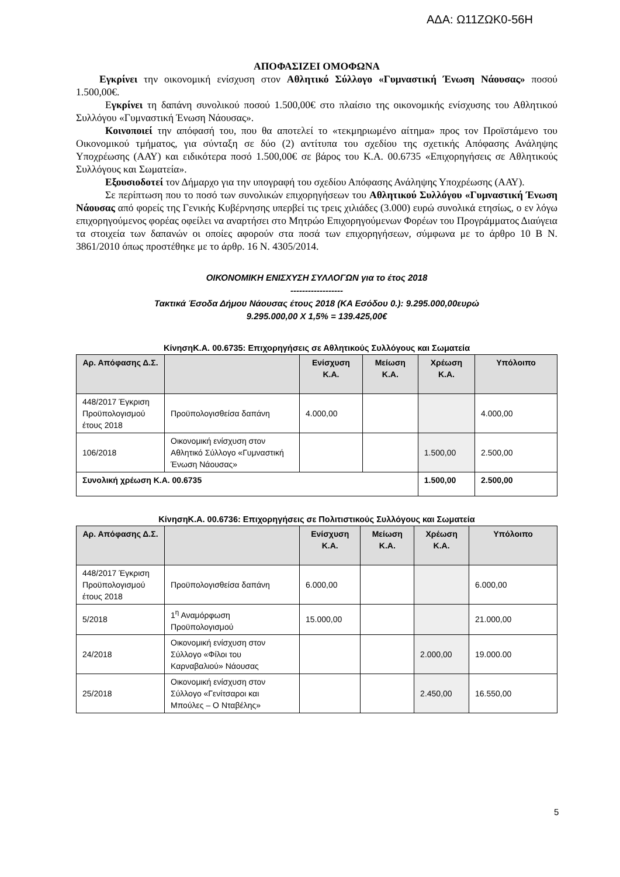ΑΔΑ: Ω11ΖΩΚ0-56Η
ΑΠΟΦΑΣΙΖΕΙ ΟΜΟΦΩΝΑ
Εγκρίνει την οικονομική ενίσχυση στον Αθλητικό Σύλλογο «Γυμναστική Ένωση Νάουσας» ποσού 1.500,00€.
Εγκρίνει τη δαπάνη συνολικού ποσού 1.500,00€ στο πλαίσιο της οικονομικής ενίσχυσης του Αθλητικού Συλλόγου «Γυμναστική Ένωση Νάουσας».
Κοινοποιεί την απόφασή του, που θα αποτελεί το «τεκμηριωμένο αίτημα» προς τον Προϊστάμενο του Οικονομικού τμήματος, για σύνταξη σε δύο (2) αντίτυπα του σχεδίου της σχετικής Απόφασης Ανάληψης Υποχρέωσης (ΑΑΥ) και ειδικότερα ποσό 1.500,00€ σε βάρος του Κ.Α. 00.6735 «Επιχορηγήσεις σε Αθλητικούς Συλλόγους και Σωματεία».
Εξουσιοδοτεί τον Δήμαρχο για την υπογραφή του σχεδίου Απόφασης Ανάληψης Υποχρέωσης (ΑΑΥ).
Σε περίπτωση που το ποσό των συνολικών επιχορηγήσεων του Αθλητικού Συλλόγου «Γυμναστική Ένωση Νάουσας από φορείς της Γενικής Κυβέρνησης υπερβεί τις τρεις χιλιάδες (3.000) ευρώ συνολικά ετησίως, ο εν λόγω επιχορηγούμενος φορέας οφείλει να αναρτήσει στο Μητρώο Επιχορηγούμενων Φορέων του Προγράμματος Διαύγεια τα στοιχεία των δαπανών οι οποίες αφορούν στα ποσά των επιχορηγήσεων, σύμφωνα με το άρθρο 10 Β Ν. 3861/2010 όπως προστέθηκε με το άρθρ. 16 Ν. 4305/2014.
ΟΙΚΟΝΟΜΙΚΗ ΕΝΙΣΧΥΣΗ ΣΥΛΛΟΓΩΝ για το έτος 2018
------------------
Τακτικά Έσοδα Δήμου Νάουσας έτους 2018 (ΚΑ Εσόδου 0.): 9.295.000,00ευρώ
9.295.000,00 Χ 1,5% = 139.425,00€
ΚίνησηΚ.Α. 00.6735: Επιχορηγήσεις σε Αθλητικούς Συλλόγους και Σωματεία
| Αρ. Απόφασης Δ.Σ. | | Ενίσχυση Κ.Α. | Μείωση Κ.Α. | Χρέωση Κ.Α. | Υπόλοιπο |
| --- | --- | --- | --- | --- | --- |
| 448/2017 Έγκριση Προϋπολογισμού έτους 2018 | Προϋπολογισθείσα δαπάνη | 4.000,00 | | | 4.000,00 |
| 106/2018 | Οικονομική ενίσχυση στον Αθλητικό Σύλλογο «Γυμναστική Ένωση Νάουσας» | | | 1.500,00 | 2.500,00 |
| Συνολική χρέωση Κ.Α. 00.6735 | | | | 1.500,00 | 2.500,00 |
ΚίνησηΚ.Α. 00.6736: Επιχορηγήσεις σε Πολιτιστικούς Συλλόγους και Σωματεία
| Αρ. Απόφασης Δ.Σ. | | Ενίσχυση Κ.Α. | Μείωση Κ.Α. | Χρέωση Κ.Α. | Υπόλοιπο |
| --- | --- | --- | --- | --- | --- |
| 448/2017 Έγκριση Προϋπολογισμού έτους 2018 | Προϋπολογισθείσα δαπάνη | 6.000,00 | | | 6.000,00 |
| 5/2018 | 1<sup>η</sup> Αναμόρφωση Προϋπολογισμού | 15.000,00 | | | 21.000,00 |
| 24/2018 | Οικονομική ενίσχυση στον Σύλλογο «Φίλοι του Καρναβαλιού» Νάουσας | | | 2.000,00 | 19.000.00 |
| 25/2018 | Οικονομική ενίσχυση στον Σύλλογο «Γενίτσαροι και Μπούλες – Ο Νταβέλης» | | | 2.450,00 | 16.550,00 |
5